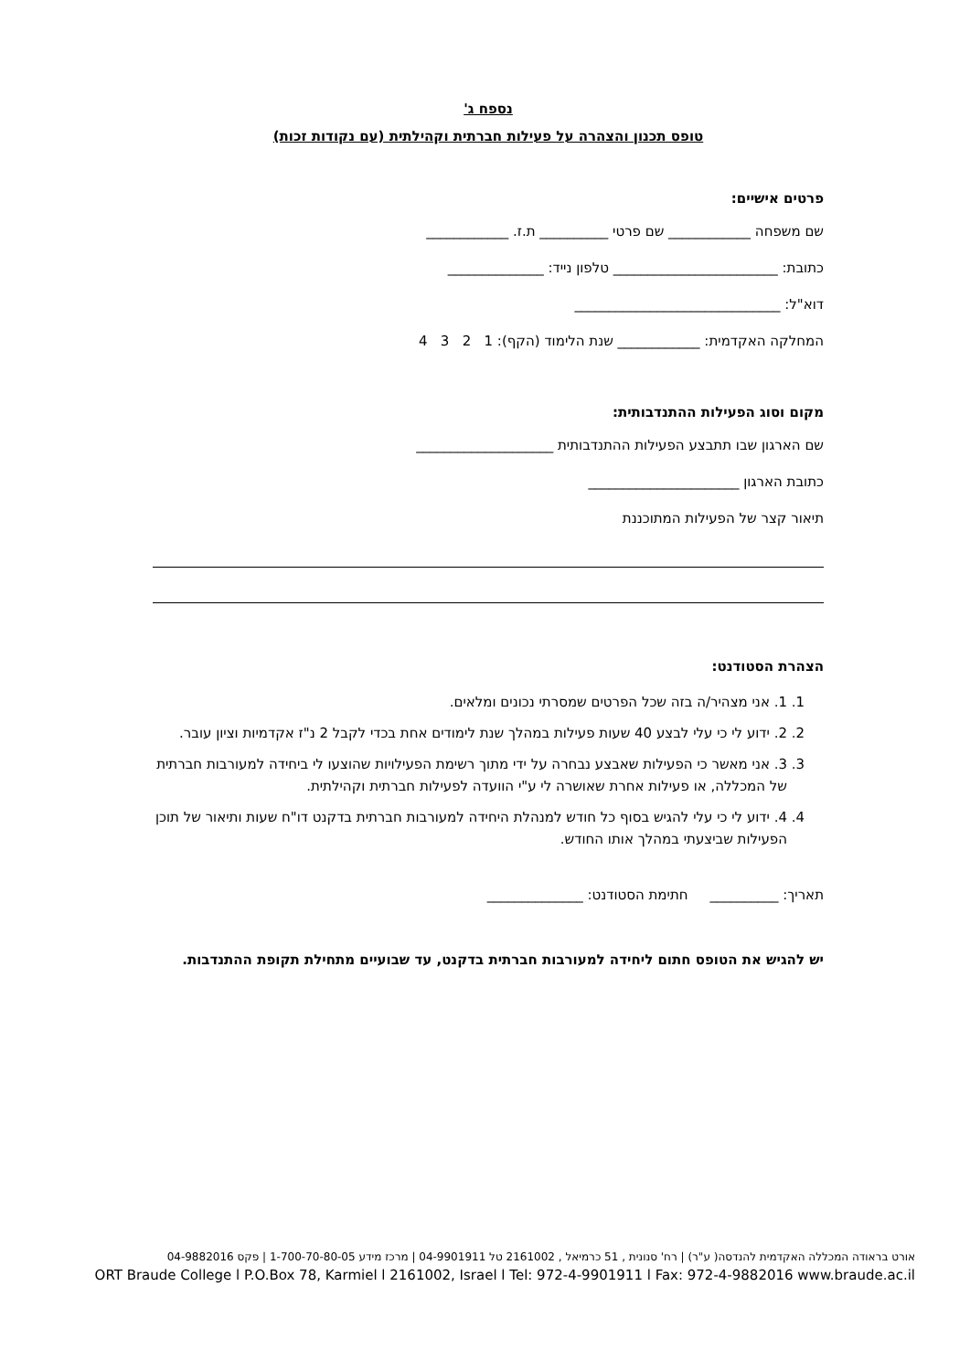נספח ג'
טופס תכנון והצהרה על פעילות חברתית וקהילתית (עם נקודות זכות)
פרטים אישיים:
שם משפחה ____________ שם פרטי __________ ת.ז. ____________
כתובת: ________________________ טלפון נייד: ______________
דוא"ל: ______________________________
המחלקה האקדמית: ____________ שנת הלימוד (הקף): 1 2 3 4
מקום וסוג הפעילות ההתנדבותית:
שם הארגון שבו תתבצע הפעילות ההתנדבותית ____________________
כתובת הארגון ______________________
תיאור קצר של הפעילות המתוכננת
הצהרת הסטודנט:
1. 1. אני מצהיר/ה בזה שכל הפרטים שמסרתי נכונים ומלאים.
2. 2. ידוע לי כי עלי לבצע 40 שעות פעילות במהלך שנת לימודים אחת בכדי לקבל 2 נ"ז אקדמיות וציון עובר.
3. 3. אני מאשר כי הפעילות שאבצע נבחרה על ידי מתוך רשימת הפעילויות שהוצעו לי ביחידה למעורבות חברתית של המכללה, או פעילות אחרת שאושרה לי ע"י הוועדה לפעילות חברתית וקהילתית.
4. 4. ידוע לי כי עלי להגיש בסוף כל חודש למנהלת היחידה למעורבות חברתית בדקנט דו"ח שעות ותיאור של תוכן הפעילות שביצעתי במהלך אותו החודש.
תאריך: __________ חתימת הסטודנט: ______________
יש להגיש את הטופס חתום ליחידה למעורבות חברתית בדקנט, עד שבועיים מתחילת תקופת ההתנדבות.
אורט בראודה המכללה האקדמית להנדסה( ע"ר) | רח' סנונית , 51 כרמיאל , 2161002 טל 04-9901911 | מרכז מידע 1-700-70-80-05 | פקס 04-9882016
ORT Braude College l P.O.Box 78, Karmiel l 2161002, Israel l Tel: 972-4-9901911 l Fax: 972-4-9882016 www.braude.ac.il